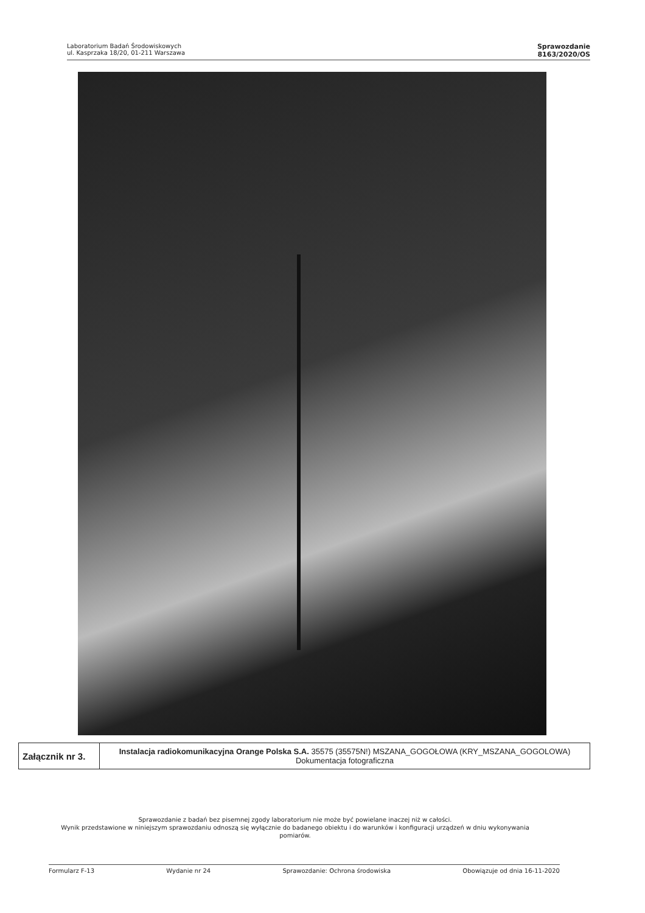Laboratorium Badań Środowiskowych
ul. Kasprzaka 18/20, 01-211 Warszawa
Sprawozdanie
8163/2020/OS
| Załącznik nr 3. | Instalacja radiokomunikacyjna Orange Polska S.A. 35575 (35575N!) MSZANA_GOGOŁOWA (KRY_MSZANA_GOGOLOWA) Dokumentacja fotograficzna |
Sprawozdanie z badań bez pisemnej zgody laboratorium nie może być powielane inaczej niż w całości.
Wynik przedstawione w niniejszym sprawozdaniu odnoszą się wyłącznie do badanego obiektu i do warunków i konfiguracji urządzeń w dniu wykonywania pomiarów.
Formularz F-13 Wydanie nr 24 Sprawozdanie: Ochrona środowiska Obowiązuje od dnia 16-11-2020